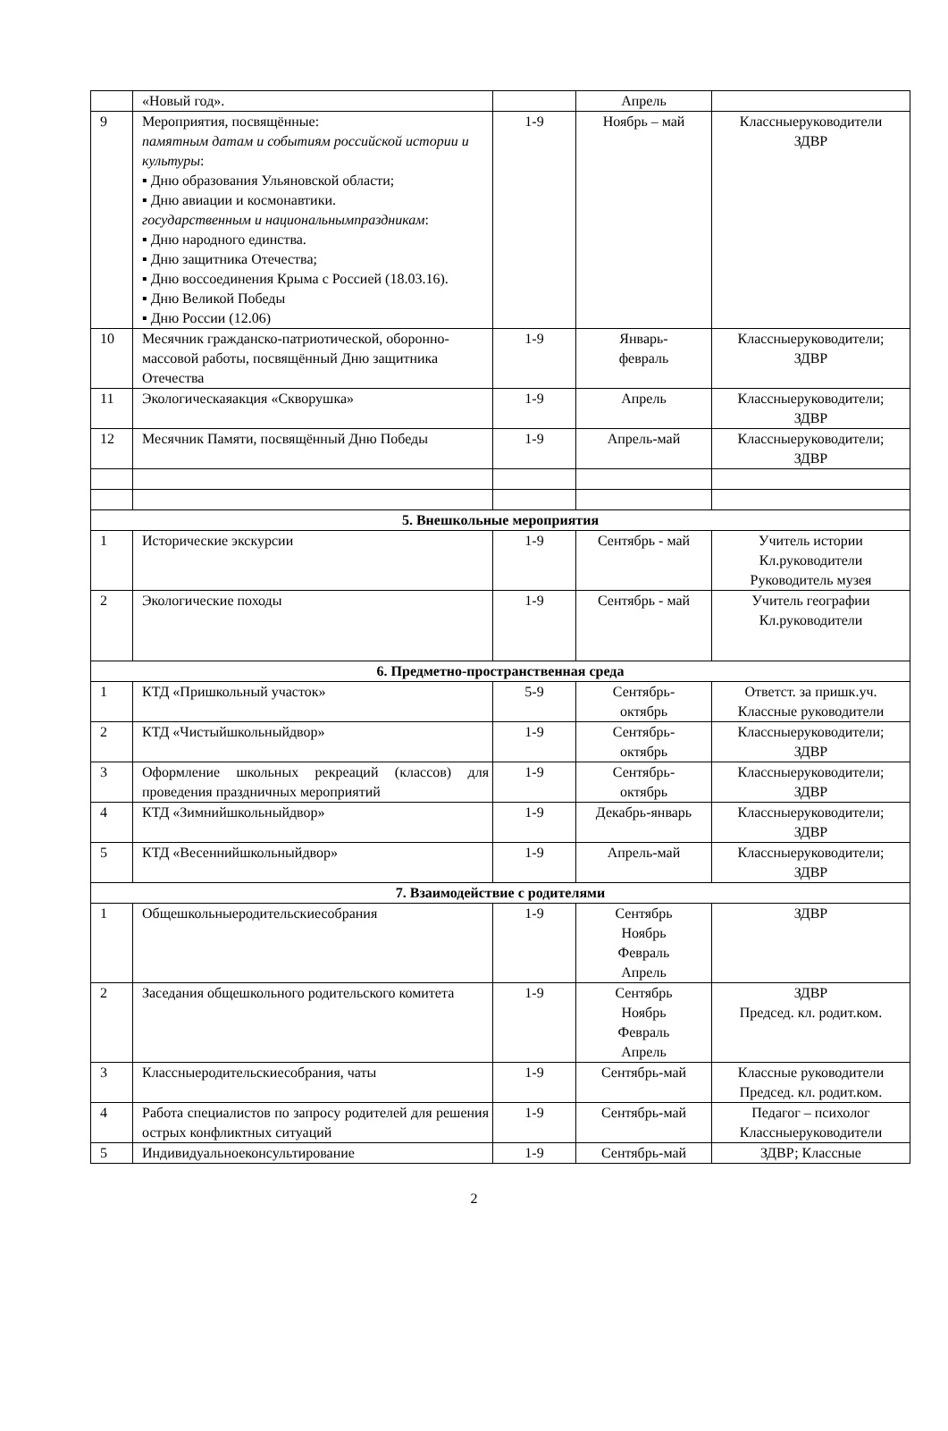| | «Новый год». | | Апрель | |
| 9 | Мероприятия, посвящённые: памятным датам и событиям российской истории и культуры : ▪ Дню образования Ульяновской области; ▪ Дню авиации и космонавтики. государственным и национальнымпраздникам : ▪ Дню народного единства. ▪ Дню защитника Отечества; ▪ Дню воссоединения Крыма с Россией (18.03.16). ▪ Дню Великой Победы ▪ Дню России (12.06) | 1-9 | Ноябрь – май | Классныеруководители ЗДВР |
| 10 | Месячник гражданско-патриотической, оборонно-массовой работы, посвящённый Дню защитника Отечества | 1-9 | Январь- февраль | Классныеруководители; ЗДВР |
| 11 | Экологическаяакция «Скворушка» | 1-9 | Апрель | Классныеруководители; ЗДВР |
| 12 | Месячник Памяти, посвящённый Дню Победы | 1-9 | Апрель-май | Классныеруководители; ЗДВР |
| 5. Внешкольные мероприятия | | | | |
| 1 | Исторические экскурсии | 1-9 | Сентябрь - май | Учитель истории Кл.руководители Руководитель музея |
| 2 | Экологические походы | 1-9 | Сентябрь - май | Учитель географии Кл.руководители |
| 6. Предметно-пространственная среда | | | | |
| 1 | КТД «Пришкольный участок» | 5-9 | Сентябрь- октябрь | Ответст. за пришк.уч. Классные руководители |
| 2 | КТД «Чистыйшкольныйдвор» | 1-9 | Сентябрь- октябрь | Классныеруководители; ЗДВР |
| 3 | Оформление школьных рекреаций (классов) для проведения праздничных мероприятий | 1-9 | Сентябрь- октябрь | Классныеруководители; ЗДВР |
| 4 | КТД «Зимнийшкольныйдвор» | 1-9 | Декабрь-январь | Классныеруководители; ЗДВР |
| 5 | КТД «Весеннийшкольныйдвор» | 1-9 | Апрель-май | Классныеруководители; ЗДВР |
| 7. Взаимодействие с родителями | | | | |
| 1 | Общешкольныеродительскиесобрания | 1-9 | Сентябрь Ноябрь Февраль Апрель | ЗДВР |
| 2 | Заседания общешкольного родительского комитета | 1-9 | Сентябрь Ноябрь Февраль Апрель | ЗДВР Председ. кл. родит.ком. |
| 3 | Классныеродительскиесобрания, чаты | 1-9 | Сентябрь-май | Классные руководители Председ. кл. родит.ком. |
| 4 | Работа специалистов по запросу родителей для решения острых конфликтных ситуаций | 1-9 | Сентябрь-май | Педагог – психолог Классныеруководители |
| 5 | Индивидуальноеконсультирование | 1-9 | Сентябрь-май | ЗДВР; Классные |
2